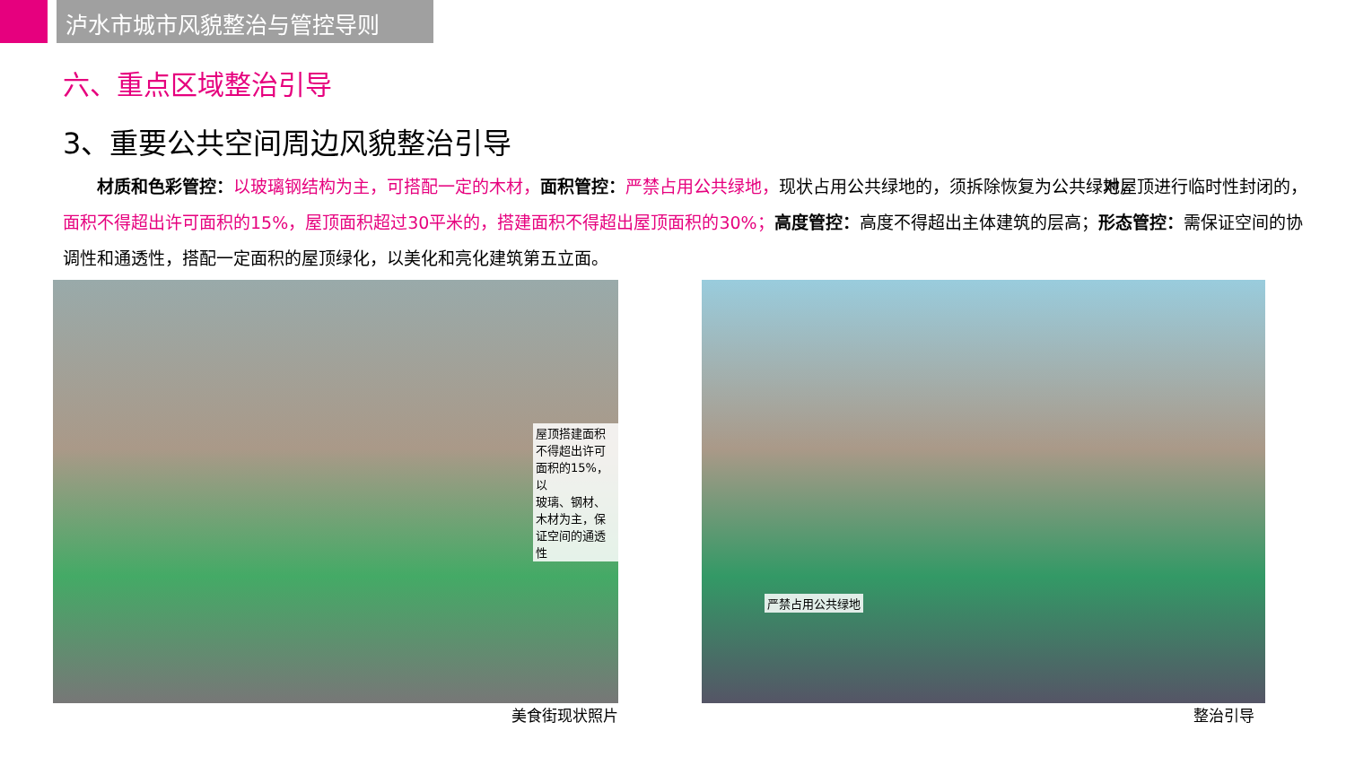泸水市城市风貌整治与管控导则
六、重点区域整治引导
3、重要公共空间周边风貌整治引导
材质和色彩管控：以玻璃钢结构为主，可搭配一定的木材，面积管控：严禁占用公共绿地，现状占用公共绿地的，须拆除恢复为公共绿地， 对屋顶进行临时性封闭的，面积不得超出许可面积的15%，屋顶面积超过30平米的，搭建面积不得超出屋顶面积的30%；高度管控：高度不得超出主体建筑的层高；形态管控：需保证空间的协调性和通透性，搭配一定面积的屋顶绿化，以美化和亮化建筑第五立面。
屋顶搭建面积不得超出许可面积的15%，以
玻璃、钢材、木材为主，保证空间的通透性
美食街现状照片
严禁占用公共绿地
整治引导